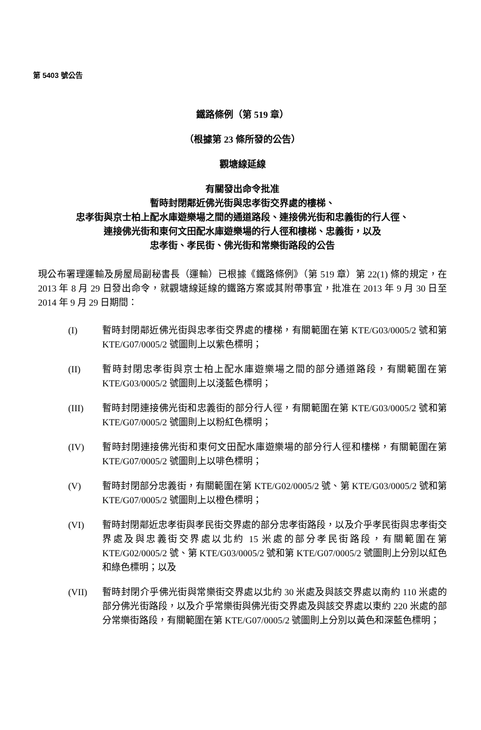第 5403 號公告
鐵路條例（第 519 章）
（根據第 23 條所發的公告）
觀塘線延線
有關發出命令批准
暫時封閉鄰近佛光街與忠孝街交界處的樓梯、
忠孝街與京士柏上配水庫遊樂場之間的通道路段、連接佛光街和忠義街的行人徑、
連接佛光街和東何文田配水庫遊樂場的行人徑和樓梯、忠義街，以及
忠孝街、孝民街、佛光街和常樂街路段的公告
現公布署理運輸及房屋局副秘書長（運輸）已根據《鐵路條例》（第 519 章）第 22(1) 條的規定，在 2013 年 8 月 29 日發出命令，就觀塘線延線的鐵路方案或其附帶事宜，批准在 2013 年 9 月 30 日至 2014 年 9 月 29 日期間：
(I) 暫時封閉鄰近佛光街與忠孝街交界處的樓梯，有關範圍在第 KTE/G03/0005/2 號和第 KTE/G07/0005/2 號圖則上以紫色標明；
(II) 暫時封閉忠孝街與京士柏上配水庫遊樂場之間的部分通道路段，有關範圍在第 KTE/G03/0005/2 號圖則上以淺藍色標明；
(III) 暫時封閉連接佛光街和忠義街的部分行人徑，有關範圍在第 KTE/G03/0005/2 號和第 KTE/G07/0005/2 號圖則上以粉紅色標明；
(IV) 暫時封閉連接佛光街和東何文田配水庫遊樂場的部分行人徑和樓梯，有關範圍在第 KTE/G07/0005/2 號圖則上以啡色標明；
(V) 暫時封閉部分忠義街，有關範圍在第 KTE/G02/0005/2 號、第 KTE/G03/0005/2 號和第 KTE/G07/0005/2 號圖則上以橙色標明；
(VI) 暫時封閉鄰近忠孝街與孝民街交界處的部分忠孝街路段，以及介乎孝民街與忠孝街交界處及與忠義街交界處以北約 15 米處的部分孝民街路段，有關範圍在第 KTE/G02/0005/2 號、第 KTE/G03/0005/2 號和第 KTE/G07/0005/2 號圖則上分別以紅色和綠色標明；以及
(VII) 暫時封閉介乎佛光街與常樂街交界處以北約 30 米處及與該交界處以南約 110 米處的部分佛光街路段，以及介乎常樂街與佛光街交界處及與該交界處以東約 220 米處的部分常樂街路段，有關範圍在第 KTE/G07/0005/2 號圖則上分別以黃色和深藍色標明；